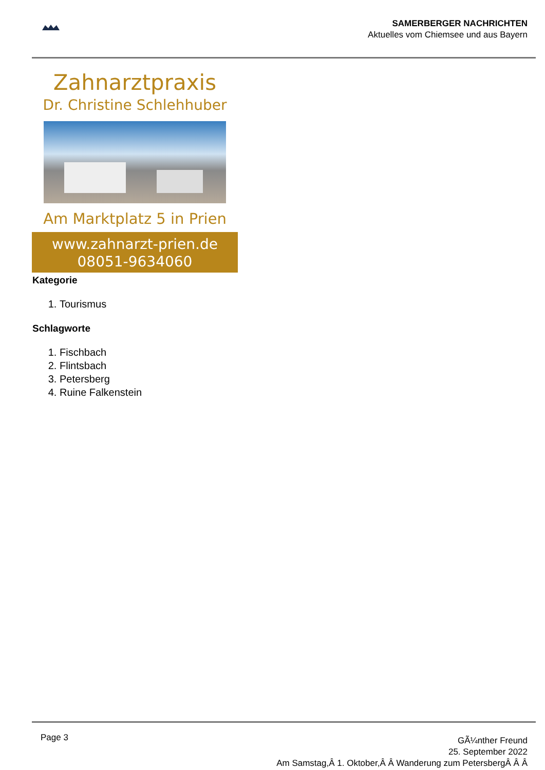SAMERBERGER NACHRICHTEN
Aktuelles vom Chiemsee und aus Bayern
Zahnarztpraxis
Dr. Christine Schlehhuber
Am Marktplatz 5 in Prien
www.zahnarzt-prien.de
08051-9634060
Kategorie
1. Tourismus
Schlagworte
1. Fischbach
2. Flintsbach
3. Petersberg
4. Ruine Falkenstein
Page 3
GÃ¼nther Freund
25. September 2022
Am Samstag,Â 1. Oktober,Â Â Wanderung zum PetersbergÂ Â Â